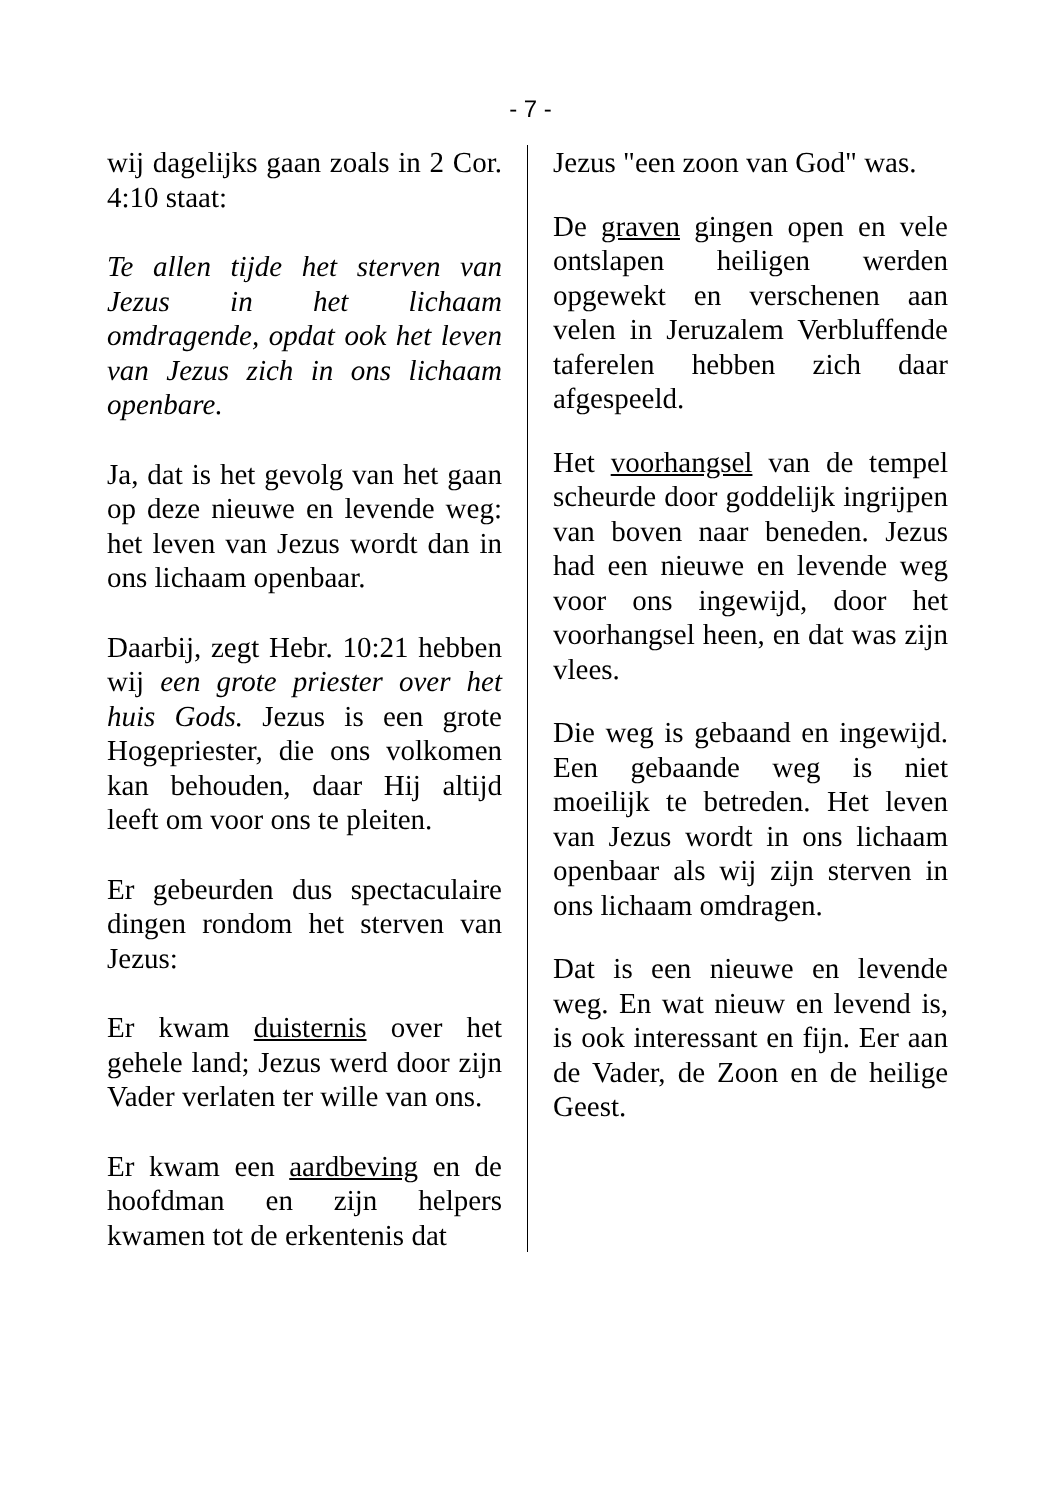- 7 -
wij dagelijks gaan zoals in 2 Cor. 4:10 staat:
Te allen tijde het sterven van Jezus in het lichaam omdragende, opdat ook het leven van Jezus zich in ons lichaam openbare.
Ja, dat is het gevolg van het gaan op deze nieuwe en levende weg: het leven van Jezus wordt dan in ons lichaam openbaar.
Daarbij, zegt Hebr. 10:21 hebben wij een grote priester over het huis Gods. Jezus is een grote Hogepriester, die ons volkomen kan behouden, daar Hij altijd leeft om voor ons te pleiten.
Er gebeurden dus spectaculaire dingen rondom het sterven van Jezus:
Er kwam duisternis over het gehele land; Jezus werd door zijn Vader verlaten ter wille van ons.
Er kwam een aardbeving en de hoofdman en zijn helpers kwamen tot de erkentenis dat
Jezus "een zoon van God" was.
De graven gingen open en vele ontslapen heiligen werden opgewekt en verschenen aan velen in Jeruzalem Verbluffende taferelen hebben zich daar afgespeeld.
Het voorhangsel van de tempel scheurde door goddelijk ingrijpen van boven naar beneden. Jezus had een nieuwe en levende weg voor ons ingewijd, door het voorhangsel heen, en dat was zijn vlees.
Die weg is gebaand en ingewijd. Een gebaande weg is niet moeilijk te betreden. Het leven van Jezus wordt in ons lichaam openbaar als wij zijn sterven in ons lichaam omdragen.
Dat is een nieuwe en levende weg. En wat nieuw en levend is, is ook interessant en fijn. Eer aan de Vader, de Zoon en de heilige Geest.